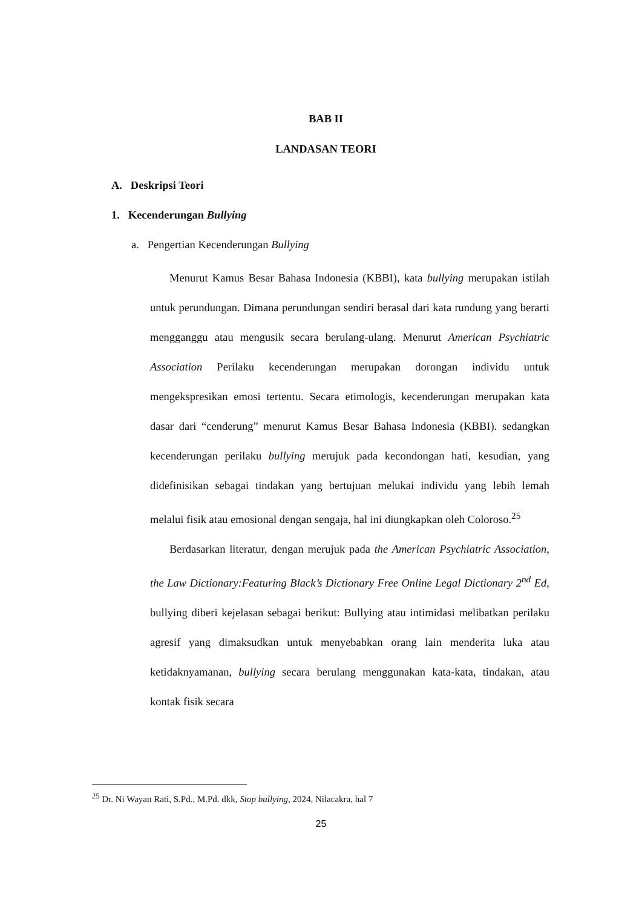BAB II
LANDASAN TEORI
A. Deskripsi Teori
1. Kecenderungan Bullying
a. Pengertian Kecenderungan Bullying
Menurut Kamus Besar Bahasa Indonesia (KBBI), kata bullying merupakan istilah untuk perundungan. Dimana perundungan sendiri berasal dari kata rundung yang berarti mengganggu atau mengusik secara berulang-ulang. Menurut American Psychiatric Association Perilaku kecenderungan merupakan dorongan individu untuk mengekspresikan emosi tertentu. Secara etimologis, kecenderungan merupakan kata dasar dari “cenderung” menurut Kamus Besar Bahasa Indonesia (KBBI). sedangkan kecenderungan perilaku bullying merujuk pada kecondongan hati, kesudian, yang didefinisikan sebagai tindakan yang bertujuan melukai individu yang lebih lemah melalui fisik atau emosional dengan sengaja, hal ini diungkapkan oleh Coloroso.<sup>25</sup>
Berdasarkan literatur, dengan merujuk pada the American Psychiatric Association, the Law Dictionary:Featuring Black’s Dictionary Free Online Legal Dictionary 2<sup>nd</sup> Ed, bullying diberi kejelasan sebagai berikut: Bullying atau intimidasi melibatkan perilaku agresif yang dimaksudkan untuk menyebabkan orang lain menderita luka atau ketidaknyamanan, bullying secara berulang menggunakan kata-kata, tindakan, atau kontak fisik secara
<sup>25</sup> Dr. Ni Wayan Rati, S.Pd., M.Pd. dkk, Stop bullying, 2024, Nilacakra, hal 7
25